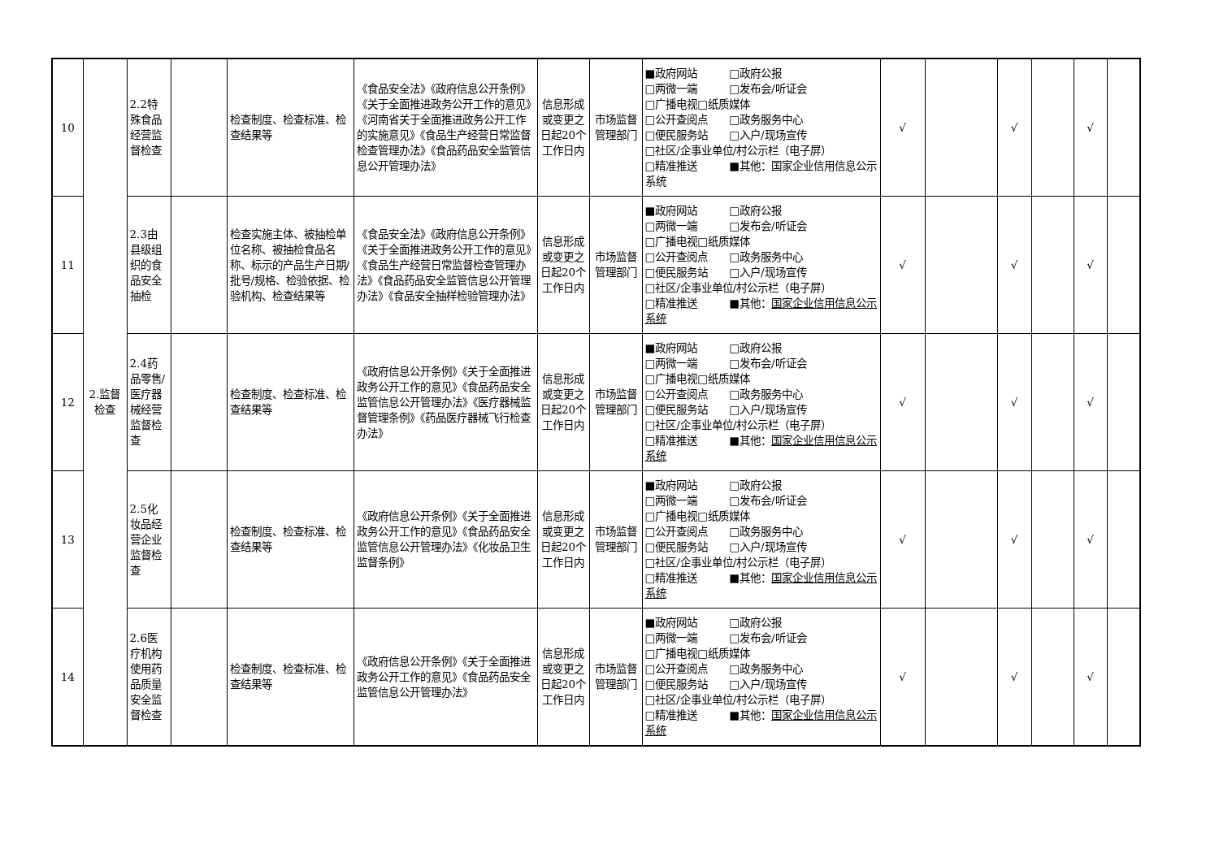| 10 | 2.监督检查 | 2.2特殊食品经营监督检查 | | 检查制度、检查标准、检查结果等 | 《食品安全法》《政府信息公开条例》《关于全面推进政务公开工作的意见》《河南省关于全面推进政务公开工作的实施意见》《食品生产经营日常监督检查管理办法》《食品药品安全监管信息公开管理办法》 | 信息形成或变更之日起20个工作日内 | 市场监督管理部门 | ■政府网站 □政府公报 □两微一端 □发布会/听证会 □广播电视□纸质媒体 □公开查阅点 □政务服务中心 □便民服务站 □入户/现场宣传 □社区/企事业单位/村公示栏（电子屏） □精准推送 ■其他：国家企业信用信息公示系统 | √ | | √ | | √ | |
| 11 | | 2.3由县级组织的食品安全抽检 | | 检查实施主体、被抽检单位名称、被抽检食品名称、标示的产品生产日期/批号/规格、检验依据、检验机构、检查结果等 | 《食品安全法》《政府信息公开条例》《关于全面推进政务公开工作的意见》《食品生产经营日常监督检查管理办法》《食品药品安全监管信息公开管理办法》《食品安全抽样检验管理办法》 | 信息形成或变更之日起20个工作日内 | 市场监督管理部门 | ■政府网站 □政府公报 □两微一端 □发布会/听证会 □广播电视□纸质媒体 □公开查阅点 □政务服务中心 □便民服务站 □入户/现场宣传 □社区/企事业单位/村公示栏（电子屏） □精准推送 ■其他： 国家企业信用信息公示系统 | √ | | √ | | √ | |
| 12 | | 2.4药品零售/医疗器械经营监督检查 | | 检查制度、检查标准、检查结果等 | 《政府信息公开条例》《关于全面推进政务公开工作的意见》《食品药品安全监管信息公开管理办法》《医疗器械监督管理条例》《药品医疗器械飞行检查办法》 | 信息形成或变更之日起20个工作日内 | 市场监督管理部门 | ■政府网站 □政府公报 □两微一端 □发布会/听证会 □广播电视□纸质媒体 □公开查阅点 □政务服务中心 □便民服务站 □入户/现场宣传 □社区/企事业单位/村公示栏（电子屏） □精准推送 ■其他： 国家企业信用信息公示系统 | √ | | √ | | √ | |
| 13 | | 2.5化妆品经营企业监督检查 | | 检查制度、检查标准、检查结果等 | 《政府信息公开条例》《关于全面推进政务公开工作的意见》《食品药品安全监管信息公开管理办法》《化妆品卫生监督条例》 | 信息形成或变更之日起20个工作日内 | 市场监督管理部门 | ■政府网站 □政府公报 □两微一端 □发布会/听证会 □广播电视□纸质媒体 □公开查阅点 □政务服务中心 □便民服务站 □入户/现场宣传 □社区/企事业单位/村公示栏（电子屏） □精准推送 ■其他： 国家企业信用信息公示系统 | √ | | √ | | √ | |
| 14 | | 2.6医疗机构使用药品质量安全监督检查 | | 检查制度、检查标准、检查结果等 | 《政府信息公开条例》《关于全面推进政务公开工作的意见》《食品药品安全监管信息公开管理办法》 | 信息形成或变更之日起20个工作日内 | 市场监督管理部门 | ■政府网站 □政府公报 □两微一端 □发布会/听证会 □广播电视□纸质媒体 □公开查阅点 □政务服务中心 □便民服务站 □入户/现场宣传 □社区/企事业单位/村公示栏（电子屏） □精准推送 ■其他： 国家企业信用信息公示系统 | √ | | √ | | √ | |